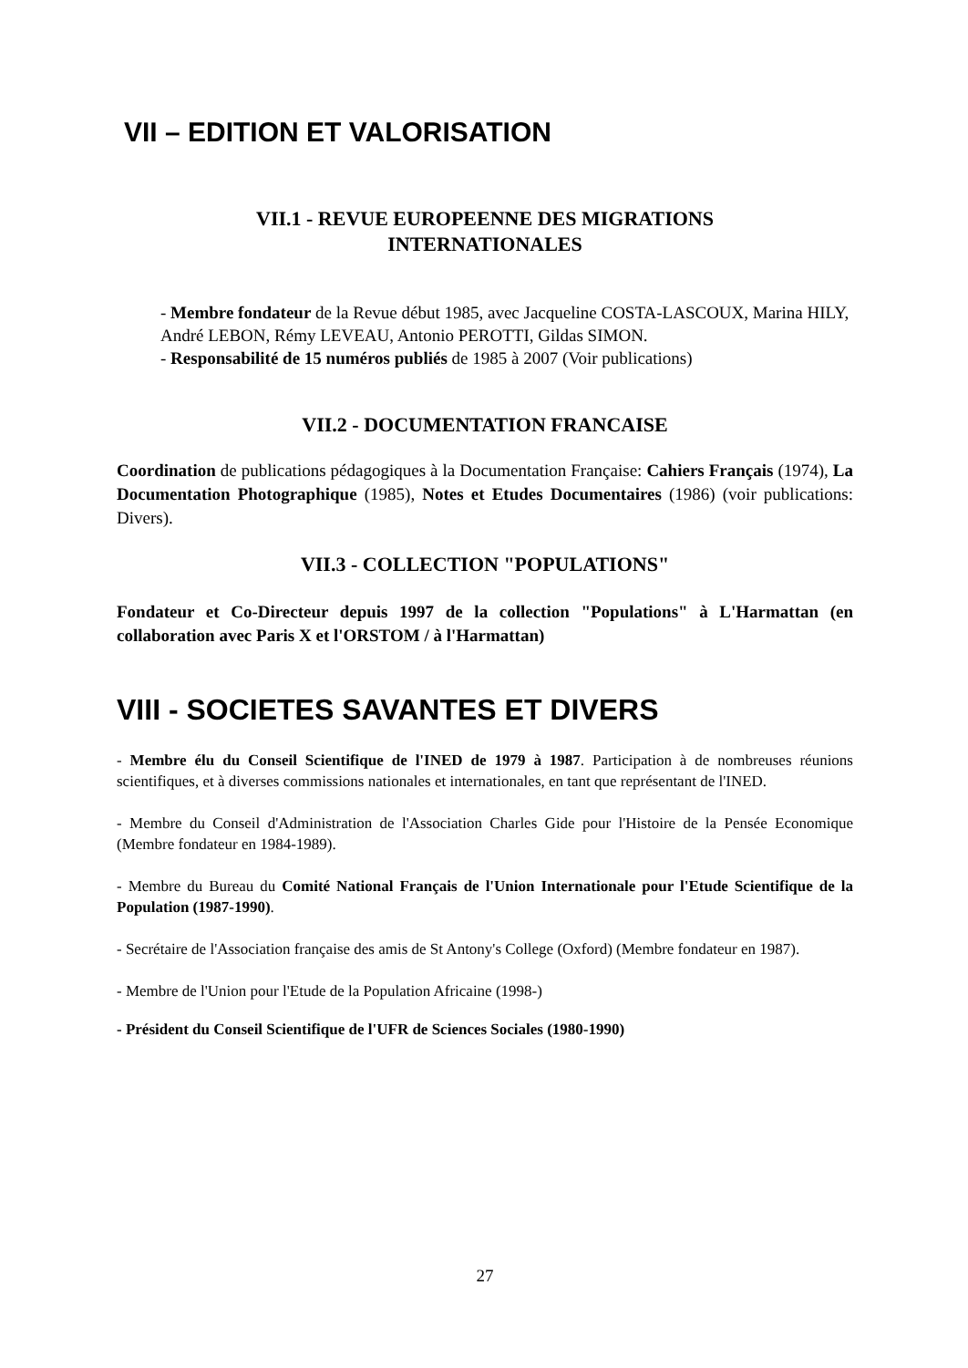VII – EDITION ET VALORISATION
VII.1 - REVUE EUROPEENNE DES MIGRATIONS
INTERNATIONALES
- Membre fondateur de la Revue début 1985, avec Jacqueline COSTA-LASCOUX, Marina HILY, André LEBON, Rémy LEVEAU, Antonio PEROTTI, Gildas SIMON.
- Responsabilité de 15 numéros publiés de 1985 à 2007 (Voir publications)
VII.2 - DOCUMENTATION FRANCAISE
Coordination de publications pédagogiques à la Documentation Française: Cahiers Français (1974), La Documentation Photographique (1985), Notes et Etudes Documentaires (1986) (voir publications: Divers).
VII.3 - COLLECTION "POPULATIONS"
Fondateur et Co-Directeur depuis 1997 de la collection "Populations" à L'Harmattan (en collaboration avec Paris X et l'ORSTOM / à l'Harmattan)
VIII - SOCIETES SAVANTES ET DIVERS
- Membre élu du Conseil Scientifique de l'INED de 1979 à 1987. Participation à de nombreuses réunions scientifiques, et à diverses commissions nationales et internationales, en tant que représentant de l'INED.
- Membre du Conseil d'Administration de l'Association Charles Gide pour l'Histoire de la Pensée Economique (Membre fondateur en 1984-1989).
- Membre du Bureau du Comité National Français de l'Union Internationale pour l'Etude Scientifique de la Population (1987-1990).
- Secrétaire de l'Association française des amis de St Antony's College (Oxford) (Membre fondateur en 1987).
- Membre de l'Union pour l'Etude de la Population Africaine (1998-)
- Président du Conseil Scientifique de l'UFR de Sciences Sociales (1980-1990)
27